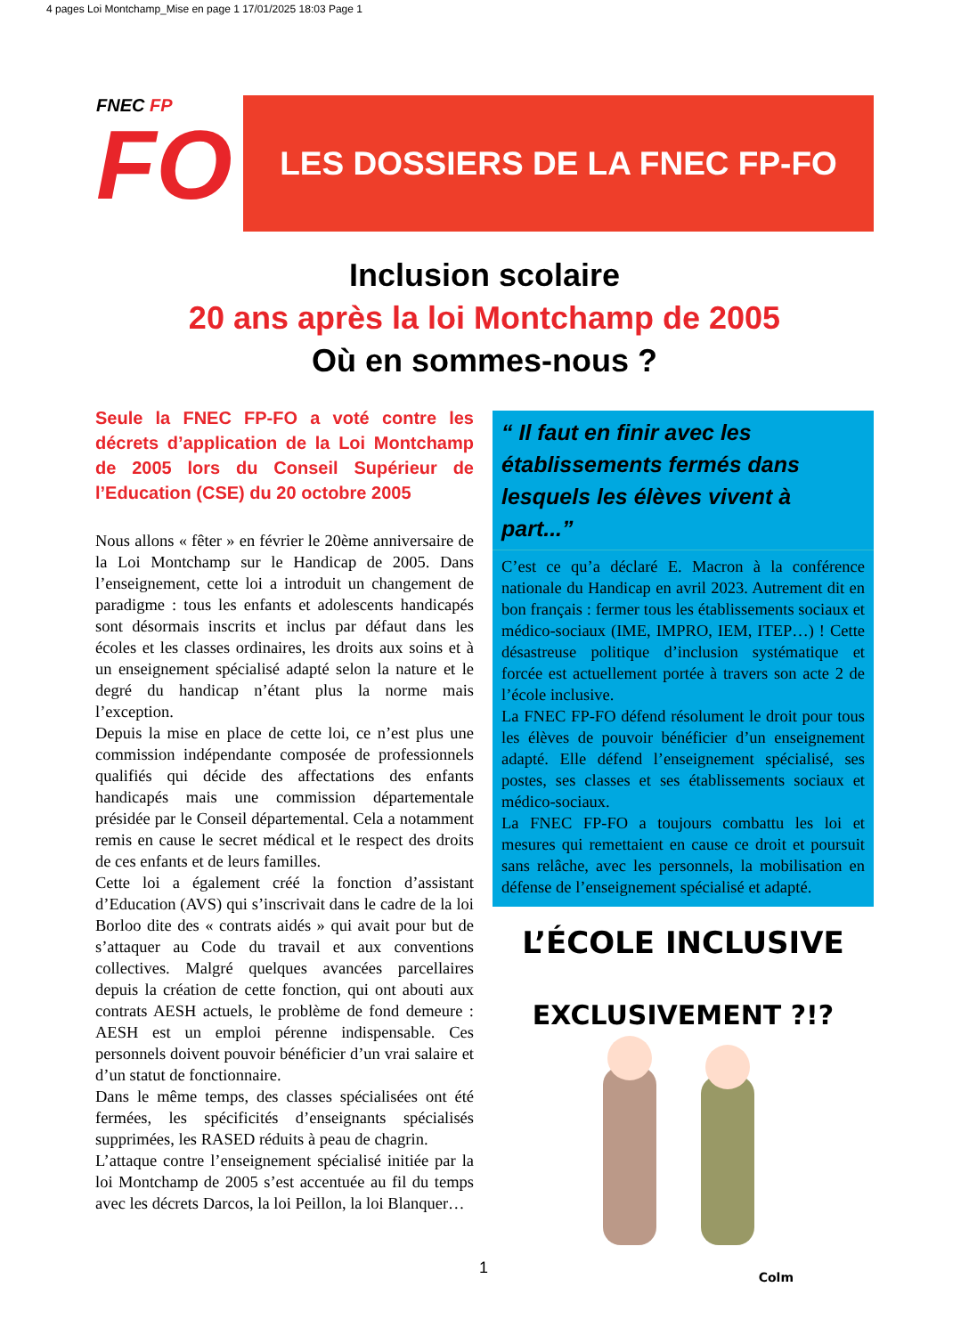4 pages Loi Montchamp_Mise en page 1 17/01/2025 18:03 Page 1
FNEC FP
FO
LES DOSSIERS DE LA FNEC FP-FO
Inclusion scolaire
20 ans après la loi Montchamp de 2005
Où en sommes-nous ?
Seule la FNEC FP-FO a voté contre les décrets d’application de la Loi Montchamp de 2005 lors du Conseil Supérieur de l’Education (CSE) du 20 octobre 2005
Nous allons « fêter » en février le 20ème anniversaire de la Loi Montchamp sur le Handicap de 2005. Dans l’enseignement, cette loi a introduit un changement de paradigme : tous les enfants et adolescents handicapés sont désormais inscrits et inclus par défaut dans les écoles et les classes ordinaires, les droits aux soins et à un enseignement spécialisé adapté selon la nature et le degré du handicap n’étant plus la norme mais l’exception.
Depuis la mise en place de cette loi, ce n’est plus une commission indépendante composée de professionnels qualifiés qui décide des affectations des enfants handicapés mais une commission départementale présidée par le Conseil départemental. Cela a notamment remis en cause le secret médical et le respect des droits de ces enfants et de leurs familles.
Cette loi a également créé la fonction d’assistant d’Education (AVS) qui s’inscrivait dans le cadre de la loi Borloo dite des « contrats aidés » qui avait pour but de s’attaquer au Code du travail et aux conventions collectives. Malgré quelques avancées parcellaires depuis la création de cette fonction, qui ont abouti aux contrats AESH actuels, le problème de fond demeure : AESH est un emploi pérenne indispensable. Ces personnels doivent pouvoir bénéficier d’un vrai salaire et d’un statut de fonctionnaire.
Dans le même temps, des classes spécialisées ont été fermées, les spécificités d’enseignants spécialisés supprimées, les RASED réduits à peau de chagrin.
L’attaque contre l’enseignement spécialisé initiée par la loi Montchamp de 2005 s’est accentuée au fil du temps avec les décrets Darcos, la loi Peillon, la loi Blanquer…
“ Il faut en finir avec les établissements fermés dans lesquels les élèves vivent à part...”
C’est ce qu’a déclaré E. Macron à la conférence nationale du Handicap en avril 2023. Autrement dit en bon français : fermer tous les établissements sociaux et médico-sociaux (IME, IMPRO, IEM, ITEP…) ! Cette désastreuse politique d’inclusion systématique et forcée est actuellement portée à travers son acte 2 de l’école inclusive.
La FNEC FP-FO défend résolument le droit pour tous les élèves de pouvoir bénéficier d’un enseignement adapté. Elle défend l’enseignement spécialisé, ses postes, ses classes et ses établissements sociaux et médico-sociaux.
La FNEC FP-FO a toujours combattu les loi et mesures qui remettaient en cause ce droit et poursuit sans relâche, avec les personnels, la mobilisation en défense de l’enseignement spécialisé et adapté.
L’ÉCOLE INCLUSIVE
EXCLUSIVEMENT ?!?
Colm
1